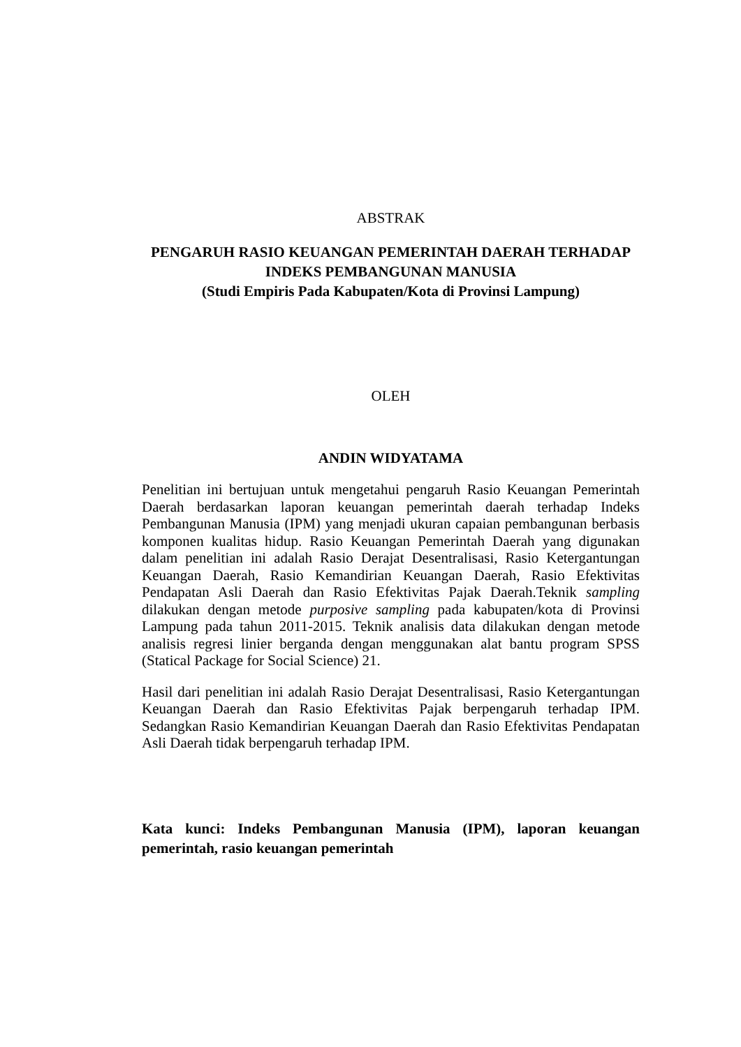ABSTRAK
PENGARUH RASIO KEUANGAN PEMERINTAH DAERAH TERHADAP INDEKS PEMBANGUNAN MANUSIA
(Studi Empiris Pada Kabupaten/Kota di Provinsi Lampung)
OLEH
ANDIN WIDYATAMA
Penelitian ini bertujuan untuk mengetahui pengaruh Rasio Keuangan Pemerintah Daerah berdasarkan laporan keuangan pemerintah daerah terhadap Indeks Pembangunan Manusia (IPM) yang menjadi ukuran capaian pembangunan berbasis komponen kualitas hidup. Rasio Keuangan Pemerintah Daerah yang digunakan dalam penelitian ini adalah Rasio Derajat Desentralisasi, Rasio Ketergantungan Keuangan Daerah, Rasio Kemandirian Keuangan Daerah, Rasio Efektivitas Pendapatan Asli Daerah dan Rasio Efektivitas Pajak Daerah.Teknik sampling dilakukan dengan metode purposive sampling pada kabupaten/kota di Provinsi Lampung pada tahun 2011-2015. Teknik analisis data dilakukan dengan metode analisis regresi linier berganda dengan menggunakan alat bantu program SPSS (Statical Package for Social Science) 21.
Hasil dari penelitian ini adalah Rasio Derajat Desentralisasi, Rasio Ketergantungan Keuangan Daerah dan Rasio Efektivitas Pajak berpengaruh terhadap IPM. Sedangkan Rasio Kemandirian Keuangan Daerah dan Rasio Efektivitas Pendapatan Asli Daerah tidak berpengaruh terhadap IPM.
Kata kunci: Indeks Pembangunan Manusia (IPM), laporan keuangan pemerintah, rasio keuangan pemerintah